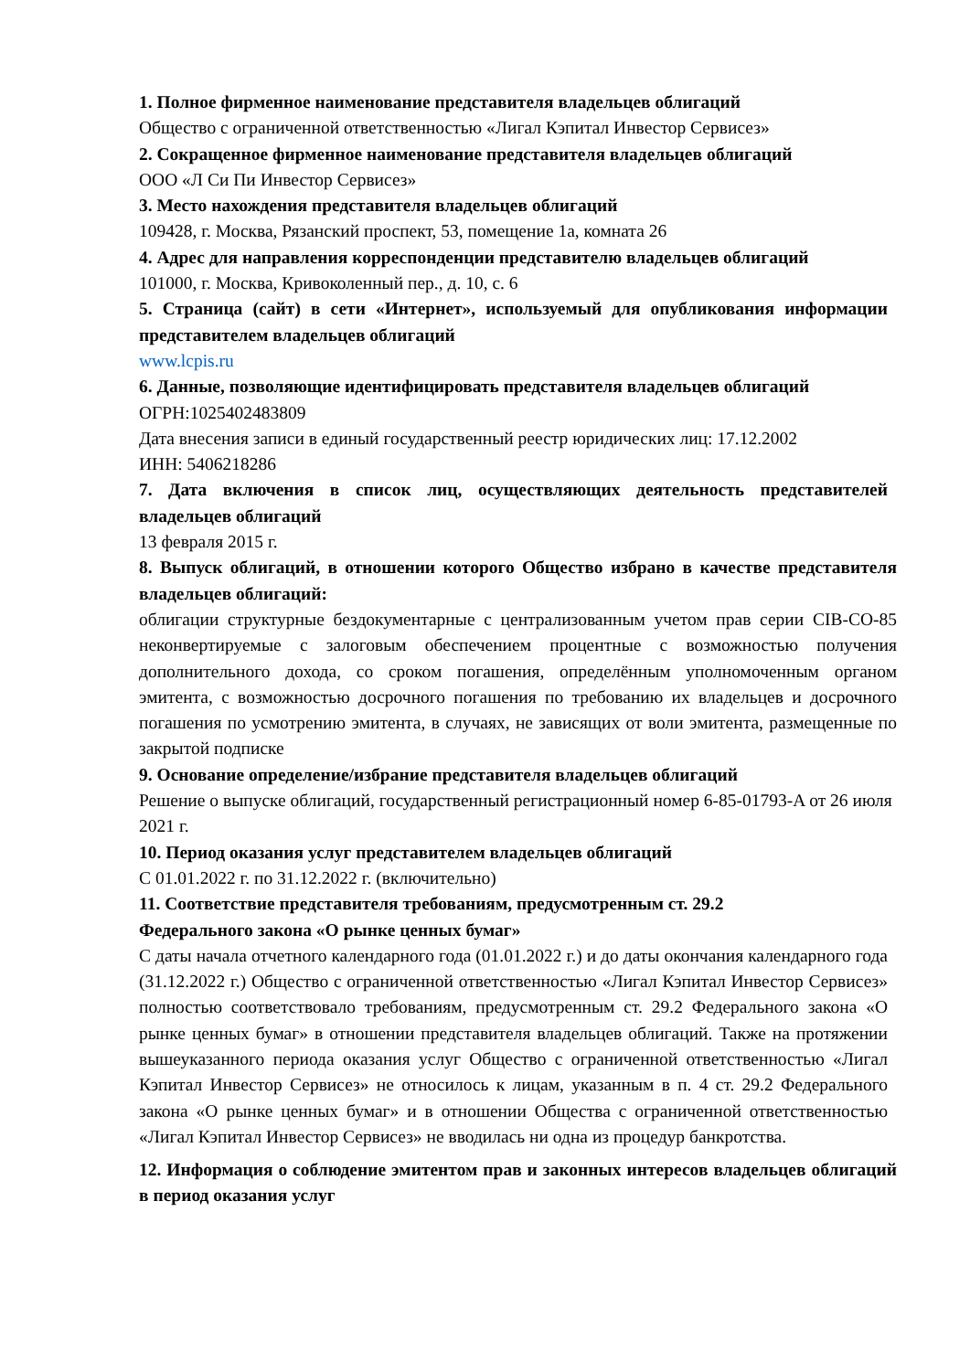1. Полное фирменное наименование представителя владельцев облигаций
Общество с ограниченной ответственностью «Лигал Кэпитал Инвестор Сервисез»
2. Сокращенное фирменное наименование представителя владельцев облигаций
ООО «Л Си Пи Инвестор Сервисез»
3. Место нахождения представителя владельцев облигаций
109428, г. Москва, Рязанский проспект, 53, помещение 1а, комната 26
4. Адрес для направления корреспонденции представителю владельцев облигаций
101000, г. Москва, Кривоколенный пер., д. 10, с. 6
5. Страница (сайт) в сети «Интернет», используемый для опубликования информации представителем владельцев облигаций
www.lcpis.ru
6. Данные, позволяющие идентифицировать представителя владельцев облигаций
ОГРН:1025402483809
Дата внесения записи в единый государственный реестр юридических лиц: 17.12.2002
ИНН: 5406218286
7. Дата включения в список лиц, осуществляющих деятельность представителей владельцев облигаций
13 февраля 2015 г.
8. Выпуск облигаций, в отношении которого Общество избрано в качестве представителя владельцев облигаций:
облигации структурные бездокументарные с централизованным учетом прав серии CIB-CO-85 неконвертируемые с залоговым обеспечением процентные с возможностью получения дополнительного дохода, со сроком погашения, определённым уполномоченным органом эмитента, с возможностью досрочного погашения по требованию их владельцев и досрочного погашения по усмотрению эмитента, в случаях, не зависящих от воли эмитента, размещенные по закрытой подписке
9. Основание определение/избрание представителя владельцев облигаций
Решение о выпуске облигаций, государственный регистрационный номер 6-85-01793-A от 26 июля 2021 г.
10. Период оказания услуг представителем владельцев облигаций
С 01.01.2022 г. по 31.12.2022 г. (включительно)
11. Соответствие представителя требованиям, предусмотренным ст. 29.2
Федерального закона «О рынке ценных бумаг»
С даты начала отчетного календарного года (01.01.2022 г.) и до даты окончания календарного года (31.12.2022 г.) Общество с ограниченной ответственностью «Лигал Кэпитал Инвестор Сервисез» полностью соответствовало требованиям, предусмотренным ст. 29.2 Федерального закона «О рынке ценных бумаг» в отношении представителя владельцев облигаций. Также на протяжении вышеуказанного периода оказания услуг Общество с ограниченной ответственностью «Лигал Кэпитал Инвестор Сервисез» не относилось к лицам, указанным в п. 4 ст. 29.2 Федерального закона «О рынке ценных бумаг» и в отношении Общества с ограниченной ответственностью «Лигал Кэпитал Инвестор Сервисез» не вводилась ни одна из процедур банкротства.
12. Информация о соблюдение эмитентом прав и законных интересов владельцев облигаций в период оказания услуг